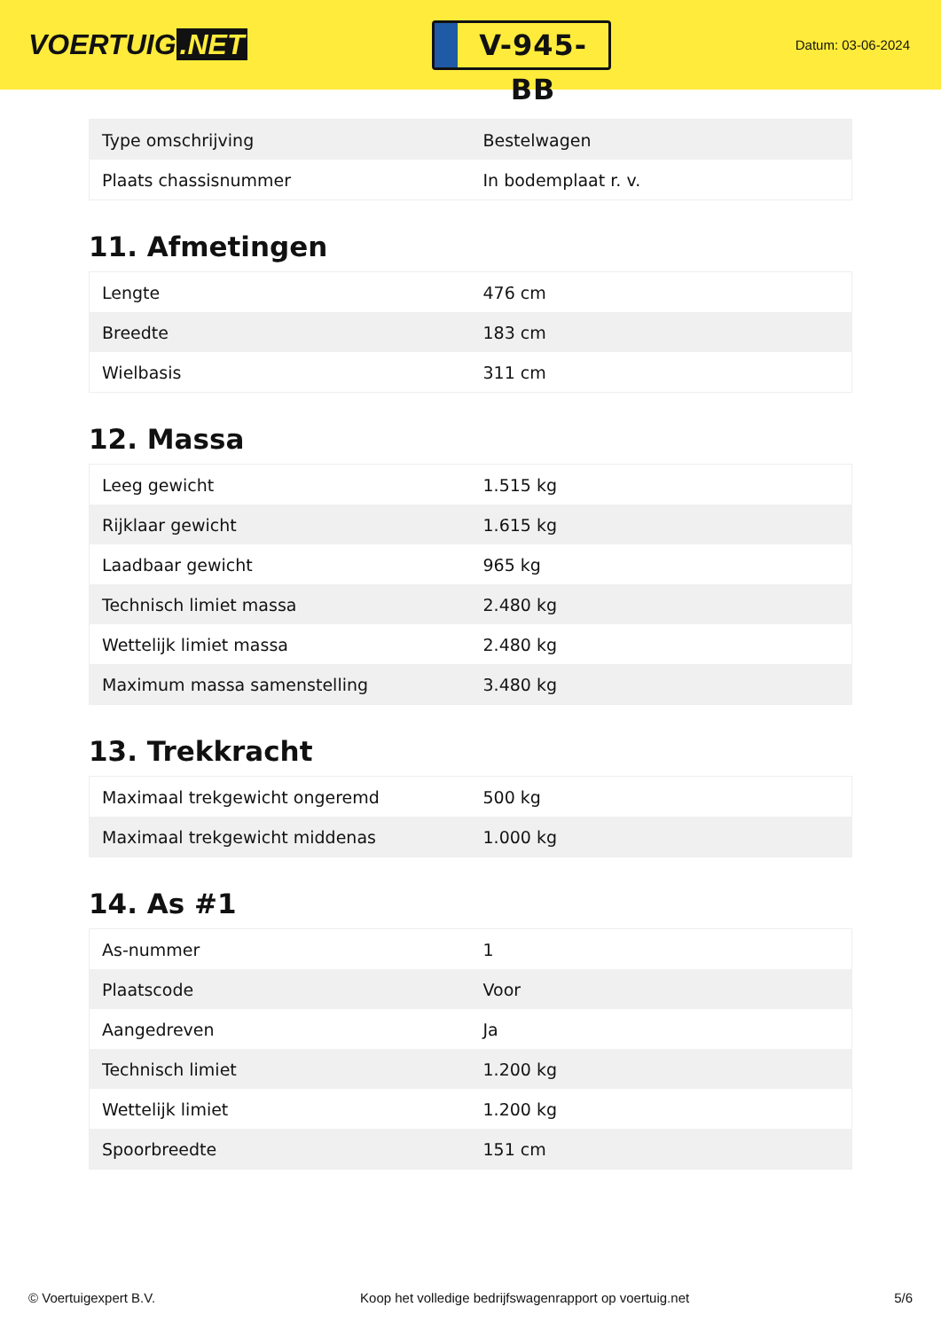VOERTUIG.NET
V-945-BB
Datum: 03-06-2024
| Type omschrijving | Bestelwagen |
| Plaats chassisnummer | In bodemplaat r. v. |
11. Afmetingen
| Lengte | 476 cm |
| Breedte | 183 cm |
| Wielbasis | 311 cm |
12. Massa
| Leeg gewicht | 1.515 kg |
| Rijklaar gewicht | 1.615 kg |
| Laadbaar gewicht | 965 kg |
| Technisch limiet massa | 2.480 kg |
| Wettelijk limiet massa | 2.480 kg |
| Maximum massa samenstelling | 3.480 kg |
13. Trekkracht
| Maximaal trekgewicht ongeremd | 500 kg |
| Maximaal trekgewicht middenas | 1.000 kg |
14. As #1
| As-nummer | 1 |
| Plaatscode | Voor |
| Aangedreven | Ja |
| Technisch limiet | 1.200 kg |
| Wettelijk limiet | 1.200 kg |
| Spoorbreedte | 151 cm |
© Voertuigexpert B.V. Koop het volledige bedrijfswagenrapport op voertuig.net 5/6